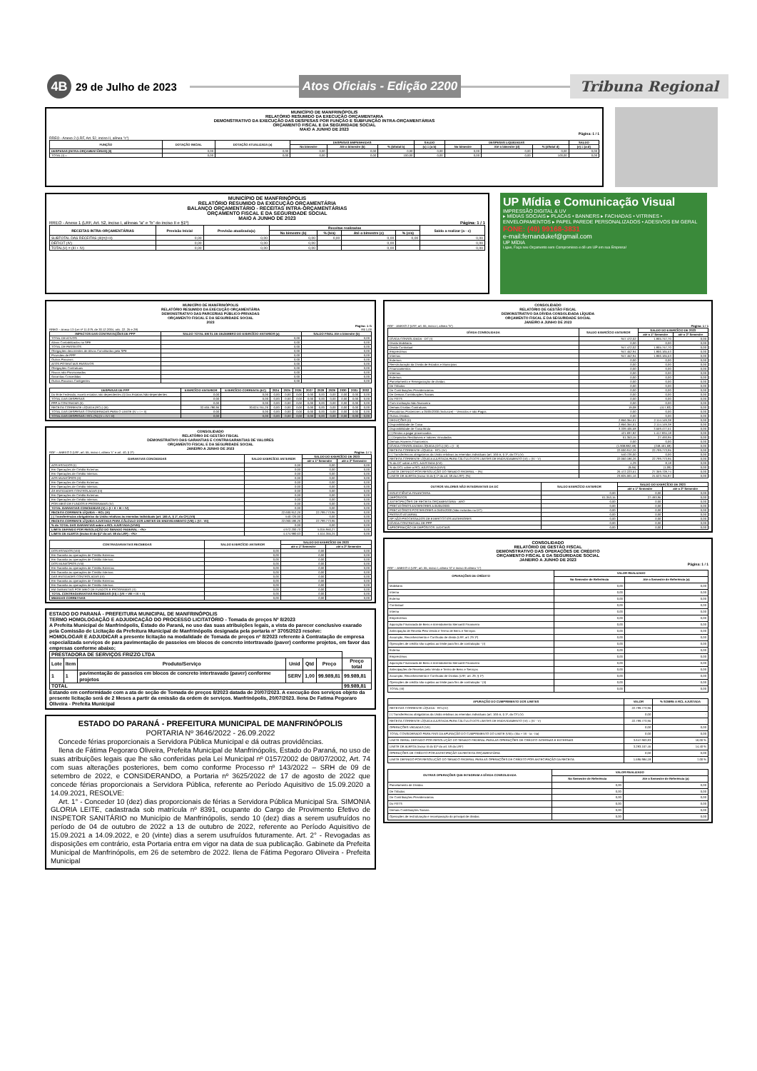4B
29 de Julho de 2023
Atos Oficiais - Edição 2200
Tribuna Regional
MUNICÍPIO DE MANFRINÓPOLIS
RELATÓRIO RESUMIDO DA EXECUÇÃO ORÇAMENTARIA
DEMONSTRATIVO DA EXECUÇÃO DAS DESPESAS POR FUNÇÃO E SUBFUNÇÃO INTRA-ORÇAMENTÁRIAS
ORÇAMENTO FISCAL E DA SEGURIDADE SOCIAL
MAIO A JUNHO DE 2023
Página: 1 / 1
RREO - Anexo 2 (LRF, Art. 52, inciso II, alínea "c")
| FUNÇÃO | DOTAÇÃO INICIAL | DOTAÇÃO ATUALIZADA (a) | DESPESAS EMPENHADAS | | | SALDO | DESPESAS LIQUIDADAS | | | SALDO |
| --- | --- | --- | --- | --- | --- | --- | --- | --- | --- | --- |
| | | | No bimestre | Até o bimestre (b) | % (b/total b) | (c) = (a-b) | No bimestre | Até o bimestre (d) | % (d/total d) | (e) = (a-d) |
| DESPESAS (INTRA-ORÇAMENTÁRIAS) (II) | 0,00 | 0,00 | 0,00 | 0,00 | 0,00 | 0,00 | 0,00 | 0,00 | 0,00 | 0,00 |
| TOTAL (I) = | 0,00 | 0,00 | 0,00 | 0,00 | 100,00 | 0,00 | 0,00 | 0,00 | 100,00 | 0,00 |
MUNICÍPIO DE MANFRINÓPOLIS
RELATÓRIO RESUMIDO DA EXECUÇÃO ORÇAMENTÁRIA
BALANÇO ORÇAMENTÁRIO - RECEITAS INTRA-ORÇAMENTÁRIAS
ORÇAMENTO FISCAL E DA SEGURIDADE SOCIAL
MAIO A JUNHO DE 2023
RREO - Anexo 1 (LRF, Art. 52, inciso I, alíneas "a" e "b" do inciso II e §1º) Página: 1 / 1
| RECEITAS INTRA-ORÇAMENTÁRIAS | Previsão Inicial | Previsão atualizada(a) | Receitas realizadas | | | | Saldo a realizar (a - c) |
| --- | --- | --- | --- | --- | --- | --- | --- |
| | | | No bimestre (b) | % (b/a) | Até o bimestre (c) | % (c/a) | |
| SUBTOTAL DAS RECEITAS (III)=(I+II) | 0,00 | 0,00 | 0,00 | 0,00 | 0,00 | 0,00 | 0,00 |
| DÉFICIT (IV) | 0,00 | 0,00 | 0,00 | | 0,00 | | 0,00 |
| TOTAL(V) = (III + IV) | 0,00 | 0,00 | 0,00 | | 0,00 | | 0,00 |
UP Mídia e Comunicação Visual
IMPRESSÃO DIGITAL & UV
▸ MÍDIAS SOCIAIS ▸ PLACAS • BANNERS ▸ FACHADAS • VITRINES • ENVELOPAMENTOS ▸ PAPEL PAREDE PERSONALIZADOS • ADESIVOS EM GERAL
FONE: (49) 99168-3831
e-mail:fernandukef@gmail.com
UP MÍDIA
Ligue, Faça seu Orçamento sem Compromisso e dê um UP em sua Empresa!
MUNICÍPIO DE MANFRINÓPOLIS
RELATÓRIO RESUMIDO DA EXECUÇÃO ORÇAMENTÁRIA
DEMONSTRATIVO DAS PARCERIAS PÚBLICO-PRIVADAS
ORÇAMENTO FISCAL E DA SEGURIDADE SOCIAL
2023
Página: 1 /1
RREO – Anexo 13 (Lei nº 11.079, de 30.12.2004, arts. 22, 25 e 28) R$ 1,00
| IMPACTOS DAS CONTRATAÇÕES DE PPP | SALDO TOTAL EM 31 DE DEZEMBRO DO EXERCÍCIO ANTERIOR (a) | SALDO FINAL Até o bimestre (b) |
| --- | --- | --- |
| TOTAL DE ATIVOS | 0,00 | 0,00 |
| Ativos Contabilizados na SPE | 0,00 | 0,00 |
| TOTAL DE PASSIVOS | 0,00 | 0,00 |
| Obrigações decorrentes de Ativos Constituídos pela SPE | 0,00 | 0,00 |
| Provisões de PPP | 0,00 | 0,00 |
| Outros Passivos | 0,00 | 0,00 |
| ATOS POTENCIAIS PASSIVOS | 0,00 | 0,00 |
| Obrigações Contratuais | 0,00 | 0,00 |
| Riscos não Provisionados | 0,00 | 0,00 |
| Garantias Concedidas | 0,00 | 0,00 |
| Outros Passivos Contigentes | 0,00 | 0,00 |
| DESPESAS DE PPP | EXERCÍCIO ANTERIOR | EXERCÍCIO CORRENTE (EC) | 2024 | 2025 | 2026 | 2027 | 2028 | 2029 | 2030 | 2031 | 2032 |
| --- | --- | --- | --- | --- | --- | --- | --- | --- | --- | --- | --- |
| Do Ente Federado, exceto estatais não dependentes (I) Das Estatais Não-dependentes | 0,00 | 0,00 | 0,00 | 0,00 | 0,00 | 0,00 | 0,00 | 0,00 | 0,00 | 0,00 | 0,00 |
| TOTAL DAS DESPESAS | 0,00 | 0,00 | 0,00 | 0,00 | 0,00 | 0,00 | 0,00 | 0,00 | 0,00 | 0,00 | 0,00 |
| PPP A CONTRATAR (II) | 0,00 | 0,00 | 0,00 | 0,00 | 0,00 | 0,00 | 0,00 | 0,00 | 0,00 | 0,00 | 0,00 |
| RECEITA CORRENTE LÍQUIDA (RCL) (III) | 32.465.786,95 | 30.624.751,26 | 0,00 | 0,00 | 0,00 | 0,00 | 0,00 | 0,00 | 0,00 | 0,00 | 0,00 |
| TOTAL DAS DESPESAS CONSIDERADAS PARA O LIMITE (IV = I + II) | 0,00 | 0,00 | 0,00 | 0,00 | 0,00 | 0,00 | 0,00 | 0,00 | 0,00 | 0,00 | 0,00 |
| TOTAL DAS DESPESAS / RCL (%) (V = IV / III) | 0,00 | 0,00 | 0,00 | 0,00 | 0,00 | 0,00 | 0,00 | 0,00 | 0,00 | 0,00 | 0,00 |
CONSOLIDADO
RELATÓRIO DE GESTÃO FISCAL
DEMONSTRATIVO DAS GARANTIAS E CONTRAGARANTIAS DE VALORES
ORÇAMENTO FISCAL E DA SEGURIDADE SOCIAL
JANEIRO A JUNHO DE 2023
RGF – ANEXO 3 (LRF, art. 55, inciso I, alínea "c" e art. 40, § 1º) Página: 1 / 1
| GARANTIAS CONCEDIDAS | SALDO EXERCÍCIO ANTERIOR | SALDO DO EXERCÍCIO DE 2023 | |
| --- | --- | --- | --- |
| | | até o 1º Semestre | até o 2º Semestre |
| AOS ESTADOS (I) | 0,00 | 0,00 | 0,00 |
| Em Operações de Crédito Externas | 0,00 | 0,00 | 0,00 |
| Em Operações de Crédito Internas | 0,00 | 0,00 | 0,00 |
| AOS MUNICÍPIOS (II) | 0,00 | 0,00 | 0,00 |
| Em Operações de Crédito Externas | 0,00 | 0,00 | 0,00 |
| Em Operações de Crédito Internas | 0,00 | 0,00 | 0,00 |
| ÀS ENTIDADES CONTROLADAS (III) | 0,00 | 0,00 | 0,00 |
| Em Operações de Crédito Externas | 0,00 | 0,00 | 0,00 |
| Em Operações de Crédito Internas | 0,00 | 0,00 | 0,00 |
| POR MEIO DE FUNDOS E PROGRAMAS (IV) | 0,00 | 0,00 | 0,00 |
| TOTAL GARANTIAS CONCEDIDAS (V) = (I + II + III + IV) | 0,00 | 0,00 | 0,00 |
| RECEITA CORRENTE LÍQUIDA – RCL (VI) | 22.600.912,26 | 22.799.773,95 | 0,00 |
| (-) Transferências obrigatórias da União relativas às emendas individuais (art. 166-A, § 1º, da CF) (VII) | 540.726,00 | 0,00 | 0,00 |
| RECEITA CORRENTE LÍQUIDA AJUSTADA PARA CÁLCULO DOS LIMITES DE ENDIVIDAMENTO (VIII) = (VI - VII) | 22.060.186,26 | 22.799.773,95 | 0,00 |
| % do TOTAL DAS GARANTIAS sobre a RCL AJUSTADA (V/VIII) | 0,00 | 0,00 | 0,00 |
| LIMITE DEFINIDO POR RESOLUÇÃO DO SENADO FEDERAL - <%> | 4.972.200,70 | 5.015.950,27 | 0,00 |
| LIMITE DE ALERTA (inciso III do §1º do art. 59 da LRF) - <%> | 4.474.980,63 | 4.514.355,24 | 0,00 |
| CONTRAGARANTIAS RECEBIDAS | SALDO EXERCÍCIO ANTERIOR | SALDO DO EXERCÍCIO DE 2023 | |
| --- | --- | --- | --- |
| | | até o 1º Semestre | até o 2º Semestre |
| DOS ESTADOS (VIII) | 0,00 | 0,00 | 0,00 |
| Em Garantia às operações de Crédito Externas | 0,00 | 0,00 | 0,00 |
| Em Garantia às operações de Crédito Internas | 0,00 | 0,00 | 0,00 |
| DOS MUNICÍPIOS (VIII) | 0,00 | 0,00 | 0,00 |
| Em Garantia às operações de Crédito Externas | 0,00 | 0,00 | 0,00 |
| Em Garantia às operações de Crédito Internas | 0,00 | 0,00 | 0,00 |
| DAS ENTIDADES CONTROLADAS (IX) | 0,00 | 0,00 | 0,00 |
| Em Garantia às operações de Crédito Externas | 0,00 | 0,00 | 0,00 |
| Em Garantia às operações de Crédito Internas | 0,00 | 0,00 | 0,00 |
| EM GARANTIAS POR MEIO DE FUNDOS E PROGRAMAS (X) | 0,00 | 0,00 | 0,00 |
| TOTAL CONTRAGARANTIAS RECEBIDAS (XI) = (VII + VIII + IX + X) | 0,00 | 0,00 | 0,00 |
| MEDIDAS CORRETIVAS | 0,00 | 0,00 | 0,00 |
ESTADO DO PARANÁ - PREFEITURA MUNICIPAL DE MANFRINÓPOLIS
TERMO HOMOLOGAÇÃO E ADJUDICAÇÃO DO PROCESSO LICITATÓRIO - Tomada de preços Nº 8/2023
A Prefeita Municipal de Manfrinópolis, Estado do Paraná, no uso das suas atribuições legais, a vista do parecer conclusivo exarado pela Comissão de Licitação da Prefeitura Municipal de Manfrinópolis designada pela portaria nº 3705/2023 resolve:
HOMOLOGAR E ADJUDICAR a presente licitação na modalidade de Tomada de preços nº 8/2023 referente à Contratação de empresa especializada serviços de para pavimentação de passeios em blocos de concreto intertravado (paver) conforme projetos, em favor das empresas conforme abaixo;
| PRESTADORA DE SERVIÇOS FRIZZO LTDA | | | | | | |
| --- | --- | --- | --- | --- | --- | --- |
| Lote | Item | Produto/Serviço | Unid | Qtd | Preço | Preço total |
| 1 | 1 | pavimentação de passeios em blocos de concreto intertravado (paver) conforme projetos | SERV | 1,00 | 99.989,81 | 99.989,81 |
| TOTAL | | | | | | 99.989,81 |
Estando em conformidade com a ata de seção de Tomada de preços 8/2023 datada de 20/07/2023. A execução dos serviços objeto da presente licitação será de 2 Meses a partir da emissão da ordem de serviços. Manfrinópolis, 20/07/2023. Ilena De Fatima Pegoraro Oliveira - Prefeita Municipal
ESTADO DO PARANÁ - PREFEITURA MUNICIPAL DE MANFRINÓPOLIS
PORTARIA Nº 3646/2022 - 26.09.2022
Concede férias proporcionais a Servidora Pública Municipal e dá outras providências.
Ilena de Fátima Pegoraro Oliveira, Prefeita Municipal de Manfrinópolis, Estado do Paraná, no uso de suas atribuições legais que lhe são conferidas pela Lei Municipal nº 0157/2002 de 08/07/2002, Art. 74 com suas alterações posteriores, bem como conforme Processo nº 143/2022 – SRH de 09 de setembro de 2022, e CONSIDERANDO, a Portaria nº 3625/2022 de 17 de agosto de 2022 que concede férias proporcionais a Servidora Pública, referente ao Período Aquisitivo de 15.09.2020 a 14.09.2021, RESOLVE:
Art. 1° - Conceder 10 (dez) dias proporcionais de férias a Servidora Pública Municipal Sra. SIMONIA GLORIA LEITE, cadastrada sob matrícula nº 8391, ocupante do Cargo de Provimento Efetivo de INSPETOR SANITÁRIO no Município de Manfrinópolis, sendo 10 (dez) dias a serem usufruídos no período de 04 de outubro de 2022 a 13 de outubro de 2022, referente ao Período Aquisitivo de 15.09.2021 a 14.09.2022, e 20 (vinte) dias a serem usufruídos futuramente. Art. 2° - Revogadas as disposições em contrário, esta Portaria entra em vigor na data de sua publicação. Gabinete da Prefeita Municipal de Manfrinópolis, em 26 de setembro de 2022. Ilena de Fátima Pegoraro Oliveira - Prefeita Municipal
CONSOLIDADO
RELATÓRIO DE GESTÃO FISCAL
DEMONSTRATIVO DA DÍVIDA CONSOLIDADA LÍQUIDA
ORÇAMENTO FISCAL E DA SEGURIDADE SOCIAL
JANEIRO A JUNHO DE 2023
RGF - ANEXO 2 (LRF, art. 55, inciso I, alínea "b") Página: 1 / 1
| DÍVIDA CONSOLIDADA | SALDO EXERCÍCIO ANTERIOR | SALDO DO EXERCÍCIO DE 2023 | |
| --- | --- | --- | --- |
| | | até o 1º Semestre | até o 2º Semestre |
| DÍVIDA CONSOLIDADA - DC (I) | 947.472,02 | 1.865.747,70 | 0,00 |
| Dívida Mobiliária | 0,00 | 0,00 | 0,00 |
| Dívida Contratual | 947.472,02 | 1.865.747,70 | 0,00 |
| Empréstimos | 947.452,94 | 1.866.165,53 | 0,00 |
| Internos | 947.452,94 | 1.866.165,53 | 0,00 |
| Externos | 0,00 | 0,00 | 0,00 |
| Reestruturação da Dívida de Estados e Municípios | 0,00 | 0,00 | 0,00 |
| Financiamentos | 0,00 | 0,00 | 0,00 |
| Internos | 0,00 | 0,00 | 0,00 |
| Externos | 0,00 | 0,00 | 0,00 |
| Parcelamento e Renegociação de dívidas | 0,00 | 0,00 | 0,00 |
| De Tributos | 0,00 | 0,00 | 0,00 |
| De Contribuições Previdenciárias | 0,00 | 0,00 | 0,00 |
| De Demais Contribuições Sociais | 0,00 | 0,00 | 0,00 |
| Do FGTS | 0,00 | 0,00 | 0,00 |
| Com Instituição Não financeira | 0,00 | 0,00 | 0,00 |
| Demais Dívidas Contratuais | 19,08 | (417,83) | 0,00 |
| Precatórios Posteriores a 05/05/2000 (Inclusive) – Vencidos e não Pagos | 0,00 | 0,00 | 0,00 |
| Outras Dívidas | 0,00 | 0,00 | 0,00 |
| DEDUÇÕES (II) | 2.856.354,61 | 2.114.149,38 | 0,00 |
| Disponibilidade de Caixa | 2.856.354,61 | 2.114.149,38 | 0,00 |
| Disponibilidade de Caixa Bruta | 3.339.405,58 | 3.559.477,51 | 0,00 |
| (-) Restos a pagar processados | 421.697,82 | 1.417.834,18 | 0,00 |
| (-) Depósitos Restituíveis e Valores Vinculados | 61.353,15 | 27.493,95 | 0,00 |
| Demais Haveres Financeiros | 0,00 | 0,00 | 0,00 |
| DÍVIDA CONSOLIDADA LÍQUIDA (DCL) (III) = (I - II) | (1.908.882,59) | (248.401,68) | 0,00 |
| RECEITA CORRENTE LÍQUIDA - RCL (IV) | 22.600.912,26 | 22.799.773,95 | 0,00 |
| (-) Transferências obrigatórias da União relativas às emendas individuais (art. 166-A, § 1º, da CF) (V) | 540.726,00 | 0,00 | 0,00 |
| RECEITA CORRENTE LÍQUIDA AJUSTADA PARA CÁLCULO DOS LIMITES DE ENDIVIDAMENTO (VI) = (IV - V) | 22.060.186,26 | 22.799.773,95 | 0,00 |
| % da DC sobre a RCL AJUSTADA (I/VI) | 4,29 | 8,18 | 0,00 |
| % da DCL sobre a RCL AJUSTADA (III/VI) | (8,65) | (1,09) | 0,00 |
| LIMITE DEFINIDO POR RESOLUÇÃO DO SENADO FEDERAL – (%) | 26.472.223,51 | 27.359.728,74 | 0,00 |
| LIMITE DE ALERTA (inciso III do § 1º do art. 59 da LRF): (%) | 23.825.001,16 | 24.623.755,87 | 0,00 |
| OUTROS VALORES NÃO INTEGRANTES DA DC | SALDO EXERCÍCIO ANTERIOR | SALDO DO EXERCÍCIO DE 2023 | |
| --- | --- | --- | --- |
| | | até o 1º Semestre | até o 2º Semestre |
| INSUFICIÊNCIA FINANCEIRA | 0,00 | 0,00 | 0,00 |
| DEPÓSITOS | 61.353,15 | 27.493,95 | 0,00 |
| ANTECIPAÇÕES DE RECEITA ORÇAMENTÁRIA - ARO | 0,00 | 0,00 | 0,00 |
| PRECATÓRIOS ANTERIORES A 05/05/2000 | 0,00 | 0,00 | 0,00 |
| PRECATÓRIOS POSTERIORES A 05/05/2000 (Não incluídos na DC) | 0,00 | 0,00 | 0,00 |
| PASSIVO ATUARIAL | 0,00 | 0,00 | 0,00 |
| RP NÃO-PROCESSADOS DE EXERCCÍCIOS ANTERIORES | 0,00 | 0,00 | 0,00 |
| DÍVIDA CONTRATUAL DE PPP | 0,00 | 0,00 | 0,00 |
| APROPRIAÇÃO DE DEPÓSITOS JUDICIAIS | 0,00 | 0,00 | 0,00 |
CONSOLIDADO
RELATÓRIO DE GESTÃO FISCAL
DEMONSTRATIVO DAS OPERAÇÕES DE CRÉDITO
ORÇAMENTO FISCAL E DA SEGURIDADE SOCIAL
JANEIRO A JUNHO DE 2023
Página: 1 / 1
RGF – ANEXO 4 (LRF, art. 55, inciso I, alínea "d" e inciso III alínea "c")
| OPERAÇÕES DE CRÉDITO | VALOR REALIZADO | |
| --- | --- | --- |
| | No Semestre de Referência | Até o Semestre de Referência (a) |
| Mobiliária | 0,00 | 0,00 |
| Interna | 0,00 | 0,00 |
| Externa | 0,00 | 0,00 |
| Contratual | 0,00 | 0,00 |
| Interna | 0,00 | 0,00 |
| Empréstimos | 0,00 | 0,00 |
| Aquisição Financiada de Bens e Arrendamento Mercantil Financeiro | 0,00 | 0,00 |
| Antecipação de Receita Pela Venda e Termo de Bens e Serviços | 0,00 | 0,00 |
| Assunção, Reconhecimento e Confissão de dívida (LRF, art. 29 1º) | 0,00 | 0,00 |
| Operações de crédito não sujeitas ao limite para fins de contratação ¹ (I) | 0,00 | 0,00 |
| Externa | 0,00 | 0,00 |
| Empréstimos | 0,00 | 0,00 |
| Aquisição Financiada de Bens e Arrendamento Mercantil Financeiro | 0,00 | 0,00 |
| Antecipações de Receitas pela Venda e Termo de Bens e Serviços | 0,00 | 0,00 |
| Assunção, Reconhecimento e Confissão de Dívidas (LRF, art. 29, § 1º) | 0,00 | 0,00 |
| Operações de crédito não sujeitas ao limite para fins de contratação ¹ (II) | 0,00 | 0,00 |
| TOTAL (III) | 0,00 | 0,00 |
| APURAÇÃO DO CUMPRIMENTO DOS LIMITES | VALOR | % SOBRE A RCL AJUSTADA |
| --- | --- | --- |
| RECEITAS CORRENTE LÍQUIDA - RCL(IV) | 22.799.773,95 | - |
| (-) Transferências obrigatórias da União relativas às emendas individuais (art. 166-A, § 1º, da CF) (V) | 0,00 | - |
| RECEITA CORRENTE LÍQUIDA AJUSTADA PARA CÁLCULO DOS LIMITES DE ENDIVIDAMENTO (VI) = (IV - V) | 22.799.773,95 | - |
| OPERAÇÕES VEDADAS (VII) | 0,00 | 0,00 |
| TOTAL CONSIDERADO PARA FINS DA APURAÇÃO DO CUMPRIMENTO DO LIMITE (VIII)= (IIIa + VII - Ia - IIa) | 0,00 | 0,00 |
| LIMITE GERAL DEFINIDO POR RESOLUÇÃO DO SENADO FEDERAL PARA AS OPERAÇÕES DE CRÉDITO INTERNAS E EXTERNAS | 3.647.963,83 | 16,00 % |
| LIMITE DE ALERTA (inciso III do §1º do art. 59 da LRF) | 3.283.167,45 | 14,40 % |
| OPERAÇÕES DE CRÉDITO POR ANTECIPAÇÃO DA RECEITA ORÇAMENTÁRIA | 0,00 | 0,00 |
| LIMITE DEFINIDO POR RESOLUÇÃO DO SENADO FEDERAL PARA AS OPERAÇÕES DE CRÉDITO POR ANTECIPAÇÃO DA RECEITA | 1.595.984,18 | 7,00 % |
| OUTRAS OPERAÇÕES QUE INTEGRAM A DÍVIDA CONSOLIDADA | VALOR REALIZADO | |
| --- | --- | --- |
| | No Semestre de Referência | Até o Semestre de Referência (a) |
| Parcelamento de Dívidas | 0,00 | 0,00 |
| De Tributos | 0,00 | 0,00 |
| De Contribuições Previdenciárias | 0,00 | 0,00 |
| Do FGTS | 0,00 | 0,00 |
| Demais Contribuições Sociais | 0,00 | 0,00 |
| Operações de restruturação e recomposição do principal de dívidas | 0,00 | 0,00 |